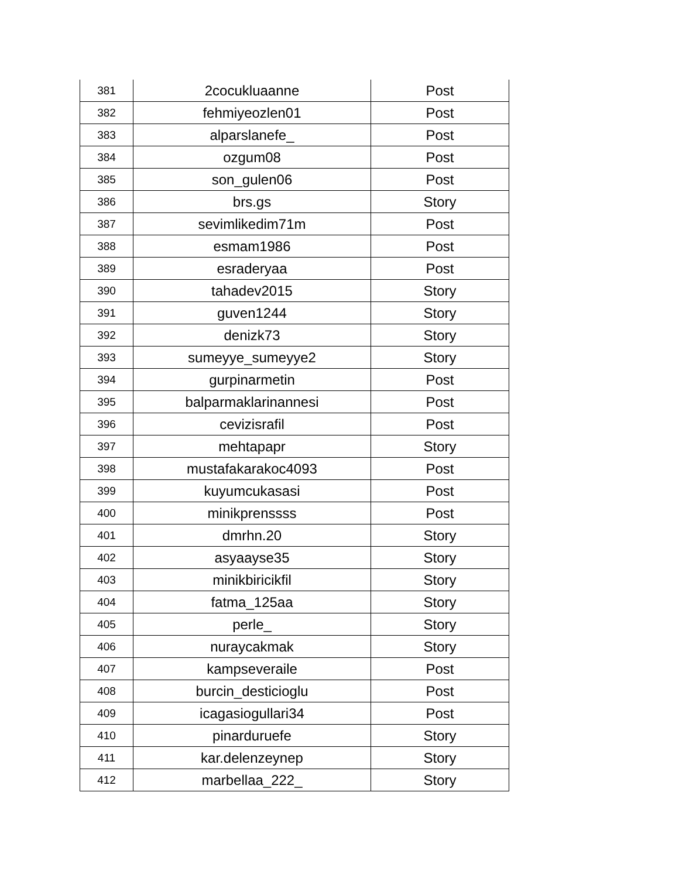| 381 | 2cocukluaanne | Post |
| 382 | fehmiyeozlen01 | Post |
| 383 | alparslanefe_ | Post |
| 384 | ozgum08 | Post |
| 385 | son_gulen06 | Post |
| 386 | brs.gs | Story |
| 387 | sevimlikedim71m | Post |
| 388 | esmam1986 | Post |
| 389 | esraderyaa | Post |
| 390 | tahadev2015 | Story |
| 391 | guven1244 | Story |
| 392 | denizk73 | Story |
| 393 | sumeyye_sumeyye2 | Story |
| 394 | gurpinarmetin | Post |
| 395 | balparmaklarinannesi | Post |
| 396 | cevizisrafil | Post |
| 397 | mehtapapr | Story |
| 398 | mustafakarakoc4093 | Post |
| 399 | kuyumcukasasi | Post |
| 400 | minikprenssss | Post |
| 401 | dmrhn.20 | Story |
| 402 | asyaayse35 | Story |
| 403 | minikbiricikfil | Story |
| 404 | fatma_125aa | Story |
| 405 | perle_ | Story |
| 406 | nuraycakmak | Story |
| 407 | kampseveraile | Post |
| 408 | burcin_desticioglu | Post |
| 409 | icagasiogullari34 | Post |
| 410 | pinarduruefe | Story |
| 411 | kar.delenzeynep | Story |
| 412 | marbellaa_222_ | Story |